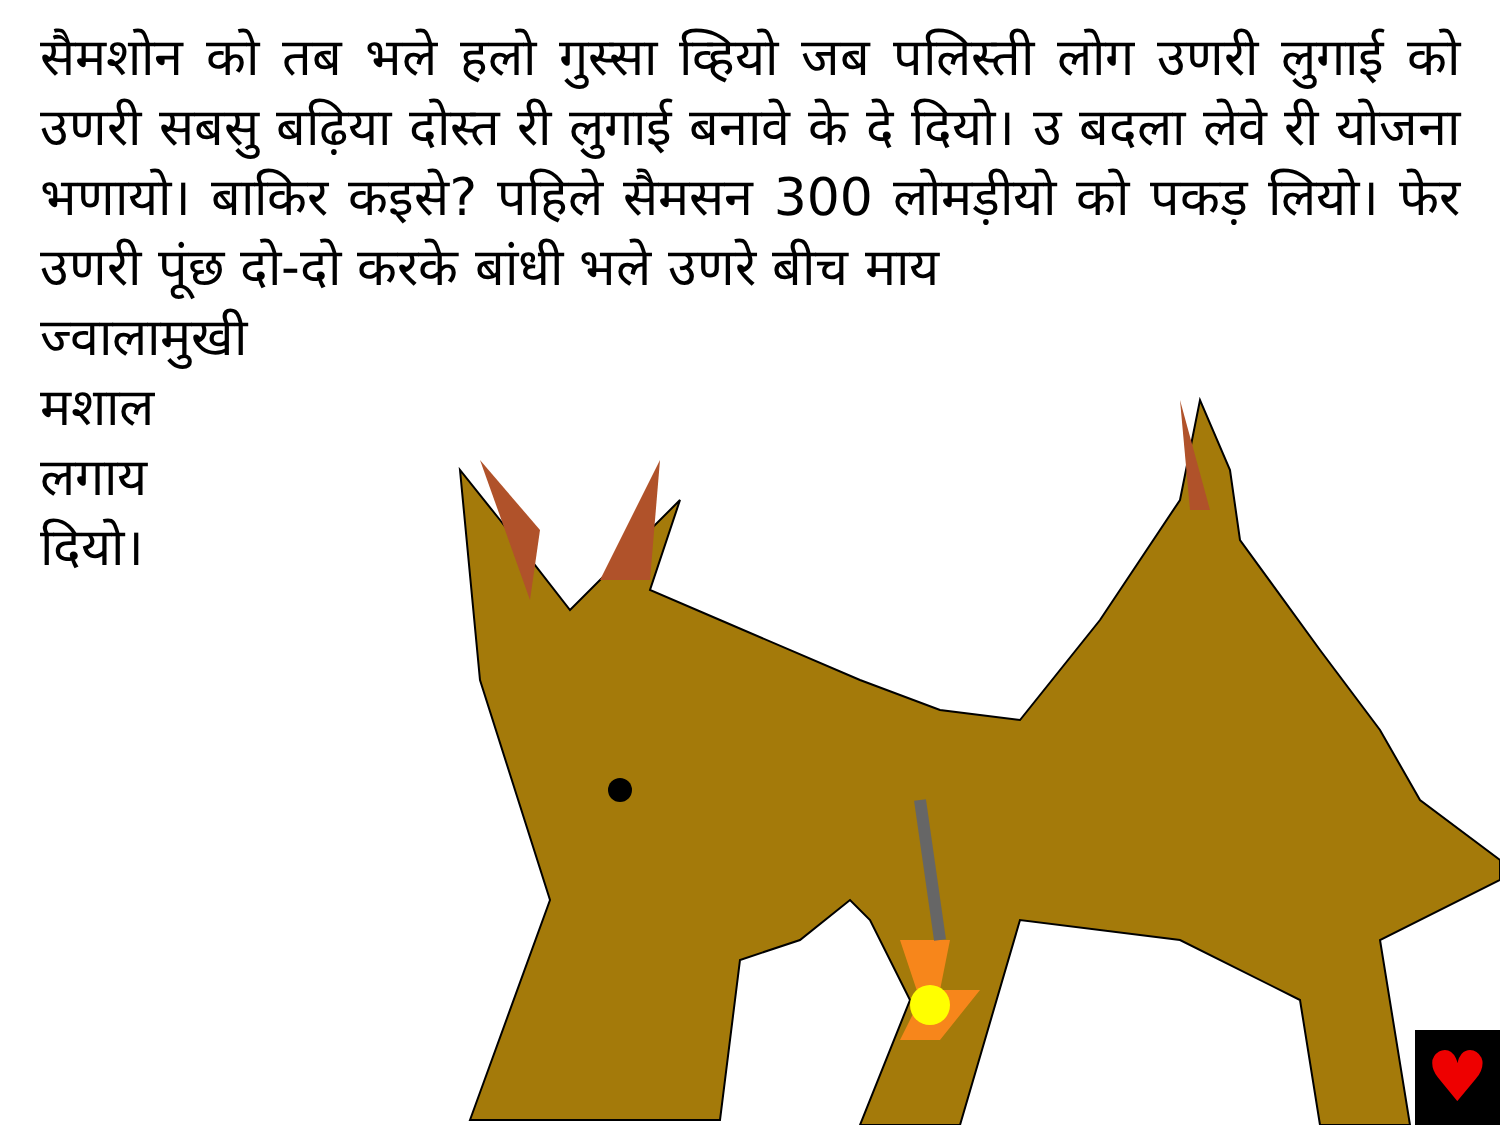सैमशोन को तब भले हलो गुस्सा व्हियो जब पलिस्ती लोग उणरी लुगाई को उणरी सबसु बढ़िया दोस्त री लुगाई बनावे के दे दियो। उ बदला लेवे री योजना भणायो। बाकिर कइसे? पहिले सैमसन 300 लोमड़ीयो को पकड़ लियो। फेर उणरी पूंछ दो-दो करके बांधी भले उणरे बीच माय
ज्वालामुखी
मशाल
लगाय
दियो।
♥